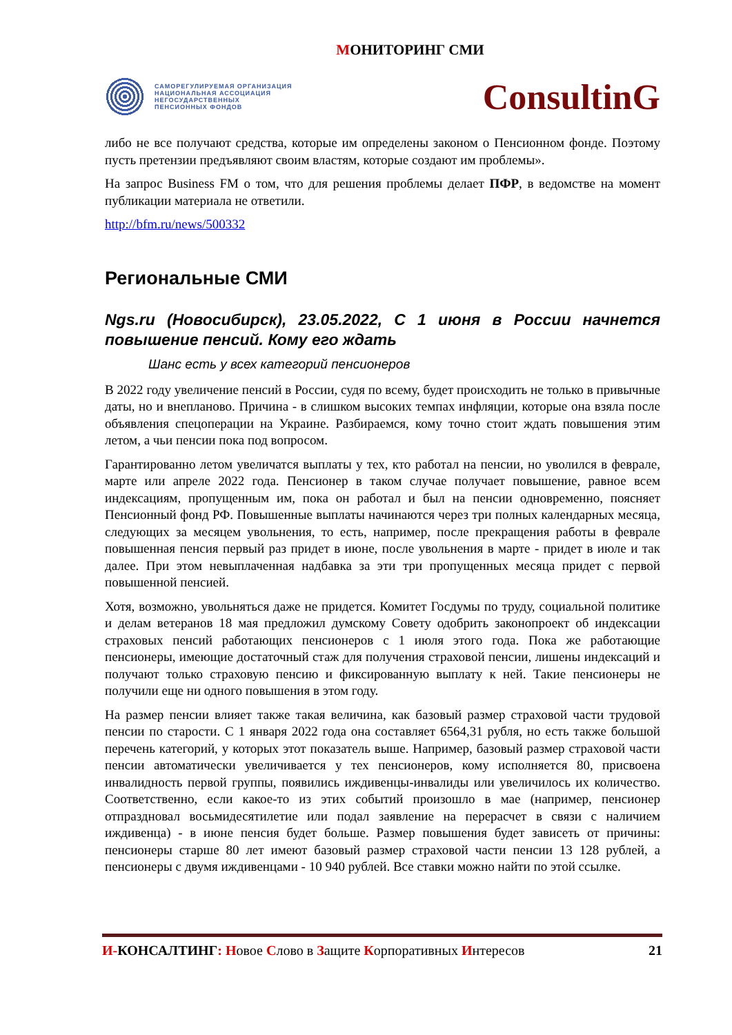МОНИТОРИНГ СМИ
САМОРЕГУЛИРУЕМАЯ ОРГАНИЗАЦИЯ
НАЦИОНАЛЬНАЯ АССОЦИАЦИЯ
НЕГОСУДАРСТВЕННЫХ
ПЕНСИОННЫХ ФОНДОВ
ConsultinG
либо не все получают средства, которые им определены законом о Пенсионном фонде. Поэтому пусть претензии предъявляют своим властям, которые создают им проблемы».
На запрос Business FM о том, что для решения проблемы делает ПФР, в ведомстве на момент публикации материала не ответили.
http://bfm.ru/news/500332
Региональные СМИ
Ngs.ru (Новосибирск), 23.05.2022, С 1 июня в России начнется повышение пенсий. Кому его ждать
Шанс есть у всех категорий пенсионеров
В 2022 году увеличение пенсий в России, судя по всему, будет происходить не только в привычные даты, но и внепланово. Причина - в слишком высоких темпах инфляции, которые она взяла после объявления спецоперации на Украине. Разбираемся, кому точно стоит ждать повышения этим летом, а чьи пенсии пока под вопросом.
Гарантированно летом увеличатся выплаты у тех, кто работал на пенсии, но уволился в феврале, марте или апреле 2022 года. Пенсионер в таком случае получает повышение, равное всем индексациям, пропущенным им, пока он работал и был на пенсии одновременно, поясняет Пенсионный фонд РФ. Повышенные выплаты начинаются через три полных календарных месяца, следующих за месяцем увольнения, то есть, например, после прекращения работы в феврале повышенная пенсия первый раз придет в июне, после увольнения в марте - придет в июле и так далее. При этом невыплаченная надбавка за эти три пропущенных месяца придет с первой повышенной пенсией.
Хотя, возможно, увольняться даже не придется. Комитет Госдумы по труду, социальной политике и делам ветеранов 18 мая предложил думскому Совету одобрить законопроект об индексации страховых пенсий работающих пенсионеров с 1 июля этого года. Пока же работающие пенсионеры, имеющие достаточный стаж для получения страховой пенсии, лишены индексаций и получают только страховую пенсию и фиксированную выплату к ней. Такие пенсионеры не получили еще ни одного повышения в этом году.
На размер пенсии влияет также такая величина, как базовый размер страховой части трудовой пенсии по старости. С 1 января 2022 года она составляет 6564,31 рубля, но есть также большой перечень категорий, у которых этот показатель выше. Например, базовый размер страховой части пенсии автоматически увеличивается у тех пенсионеров, кому исполняется 80, присвоена инвалидность первой группы, появились иждивенцы-инвалиды или увеличилось их количество. Соответственно, если какое-то из этих событий произошло в мае (например, пенсионер отпраздновал восьмидесятилетие или подал заявление на перерасчет в связи с наличием иждивенца) - в июне пенсия будет больше. Размер повышения будет зависеть от причины: пенсионеры старше 80 лет имеют базовый размер страховой части пенсии 13 128 рублей, а пенсионеры с двумя иждивенцами - 10 940 рублей. Все ставки можно найти по этой ссылке.
И-КОНСАЛТИНГ: Новое Слово в Защите Корпоративных Интересов
21